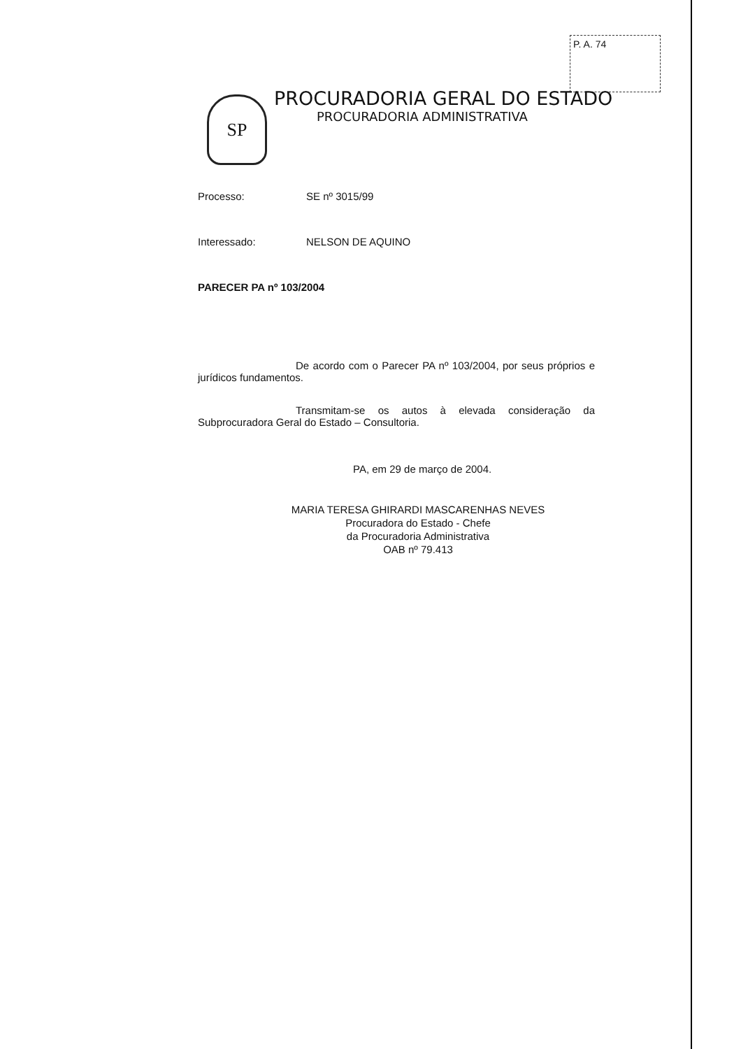P. A. 74
SP
PROCURADORIA GERAL DO ESTADO
PROCURADORIA ADMINISTRATIVA
Processo: SE nº 3015/99
Interessado: NELSON DE AQUINO
PARECER PA nº 103/2004
De acordo com o Parecer PA nº 103/2004, por seus próprios e jurídicos fundamentos.
Transmitam-se os autos à elevada consideração da Subprocuradora Geral do Estado – Consultoria.
PA, em 29 de março de 2004.
MARIA TERESA GHIRARDI MASCARENHAS NEVES
Procuradora do Estado - Chefe
da Procuradoria Administrativa
OAB nº 79.413